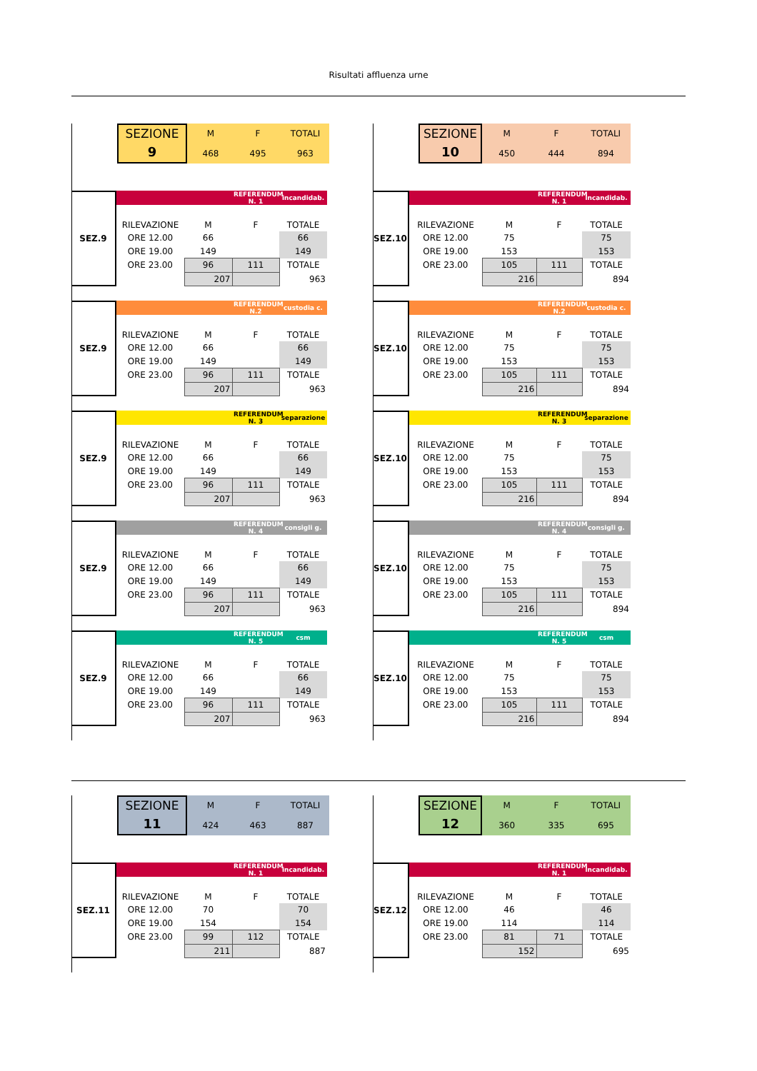Risultati affluenza urne
SEZIONE
9
| M | F | TOTALI |
| 468 | 495 | 963 |
SEZ.9
| | | REFERENDUM N. 1 | incandidab. |
| RILEVAZIONE | M | F | TOTALE |
| ORE 12.00 | 66 | | 66 |
| ORE 19.00 | 149 | | 149 |
| ORE 23.00 | 96 | 111 | TOTALE |
| | 207 | | 963 |
SEZ.9
| | | REFERENDUM N.2 | custodia c. |
| RILEVAZIONE | M | F | TOTALE |
| ORE 12.00 | 66 | | 66 |
| ORE 19.00 | 149 | | 149 |
| ORE 23.00 | 96 | 111 | TOTALE |
| | 207 | | 963 |
SEZ.9
| | | REFERENDUM N. 3 | separazione |
| RILEVAZIONE | M | F | TOTALE |
| ORE 12.00 | 66 | | 66 |
| ORE 19.00 | 149 | | 149 |
| ORE 23.00 | 96 | 111 | TOTALE |
| | 207 | | 963 |
SEZ.9
| | | REFERENDUM N. 4 | consigli g. |
| RILEVAZIONE | M | F | TOTALE |
| ORE 12.00 | 66 | | 66 |
| ORE 19.00 | 149 | | 149 |
| ORE 23.00 | 96 | 111 | TOTALE |
| | 207 | | 963 |
SEZ.9
| | | REFERENDUM N. 5 | csm |
| RILEVAZIONE | M | F | TOTALE |
| ORE 12.00 | 66 | | 66 |
| ORE 19.00 | 149 | | 149 |
| ORE 23.00 | 96 | 111 | TOTALE |
| | 207 | | 963 |
SEZIONE
10
| M | F | TOTALI |
| 450 | 444 | 894 |
SEZ.10
| | | REFERENDUM N. 1 | incandidab. |
| RILEVAZIONE | M | F | TOTALE |
| ORE 12.00 | 75 | | 75 |
| ORE 19.00 | 153 | | 153 |
| ORE 23.00 | 105 | 111 | TOTALE |
| | 216 | | 894 |
SEZ.10
| | | REFERENDUM N.2 | custodia c. |
| RILEVAZIONE | M | F | TOTALE |
| ORE 12.00 | 75 | | 75 |
| ORE 19.00 | 153 | | 153 |
| ORE 23.00 | 105 | 111 | TOTALE |
| | 216 | | 894 |
SEZ.10
| | | REFERENDUM N. 3 | separazione |
| RILEVAZIONE | M | F | TOTALE |
| ORE 12.00 | 75 | | 75 |
| ORE 19.00 | 153 | | 153 |
| ORE 23.00 | 105 | 111 | TOTALE |
| | 216 | | 894 |
SEZ.10
| | | REFERENDUM N. 4 | consigli g. |
| RILEVAZIONE | M | F | TOTALE |
| ORE 12.00 | 75 | | 75 |
| ORE 19.00 | 153 | | 153 |
| ORE 23.00 | 105 | 111 | TOTALE |
| | 216 | | 894 |
SEZ.10
| | | REFERENDUM N. 5 | csm |
| RILEVAZIONE | M | F | TOTALE |
| ORE 12.00 | 75 | | 75 |
| ORE 19.00 | 153 | | 153 |
| ORE 23.00 | 105 | 111 | TOTALE |
| | 216 | | 894 |
SEZIONE
11
| M | F | TOTALI |
| 424 | 463 | 887 |
SEZ.11
| | | REFERENDUM N. 1 | incandidab. |
| RILEVAZIONE | M | F | TOTALE |
| ORE 12.00 | 70 | | 70 |
| ORE 19.00 | 154 | | 154 |
| ORE 23.00 | 99 | 112 | TOTALE |
| | 211 | | 887 |
SEZIONE
12
| M | F | TOTALI |
| 360 | 335 | 695 |
SEZ.12
| | | REFERENDUM N. 1 | incandidab. |
| RILEVAZIONE | M | F | TOTALE |
| ORE 12.00 | 46 | | 46 |
| ORE 19.00 | 114 | | 114 |
| ORE 23.00 | 81 | 71 | TOTALE |
| | 152 | | 695 |